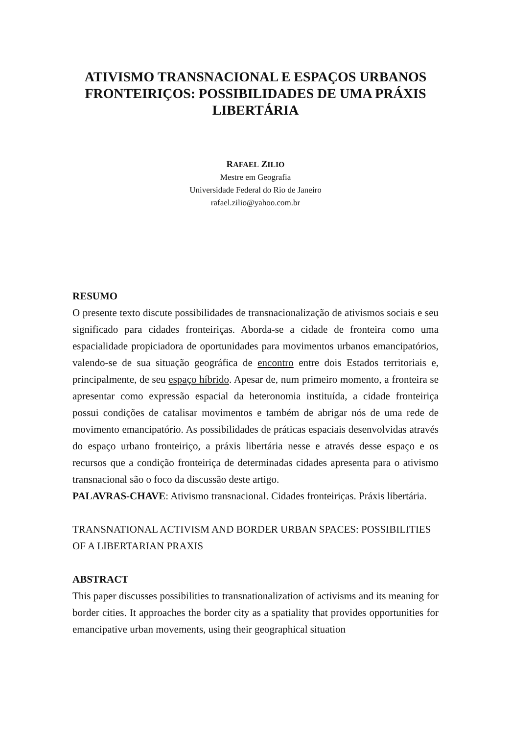ATIVISMO TRANSNACIONAL E ESPAÇOS URBANOS FRONTEIRIÇOS: POSSIBILIDADES DE UMA PRÁXIS LIBERTÁRIA
RAFAEL ZILIO
Mestre em Geografia
Universidade Federal do Rio de Janeiro
rafael.zilio@yahoo.com.br
RESUMO
O presente texto discute possibilidades de transnacionalização de ativismos sociais e seu significado para cidades fronteiriças. Aborda-se a cidade de fronteira como uma espacialidade propiciadora de oportunidades para movimentos urbanos emancipatórios, valendo-se de sua situação geográfica de encontro entre dois Estados territoriais e, principalmente, de seu espaço híbrido. Apesar de, num primeiro momento, a fronteira se apresentar como expressão espacial da heteronomia instituída, a cidade fronteiriça possui condições de catalisar movimentos e também de abrigar nós de uma rede de movimento emancipatório. As possibilidades de práticas espaciais desenvolvidas através do espaço urbano fronteiriço, a práxis libertária nesse e através desse espaço e os recursos que a condição fronteiriça de determinadas cidades apresenta para o ativismo transnacional são o foco da discussão deste artigo.
PALAVRAS-CHAVE: Ativismo transnacional. Cidades fronteiriças. Práxis libertária.
TRANSNATIONAL ACTIVISM AND BORDER URBAN SPACES: POSSIBILITIES OF A LIBERTARIAN PRAXIS
ABSTRACT
This paper discusses possibilities to transnationalization of activisms and its meaning for border cities. It approaches the border city as a spatiality that provides opportunities for emancipative urban movements, using their geographical situation